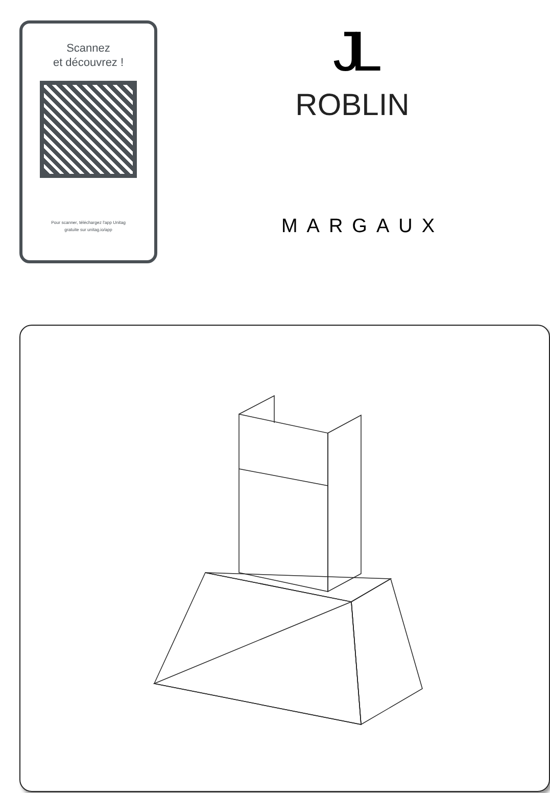Scannez
et découvrez !
Pour scanner, téléchargez l'app Unitag
gratuite sur unitag.io/app
JL
ROBLIN
MARGAUX